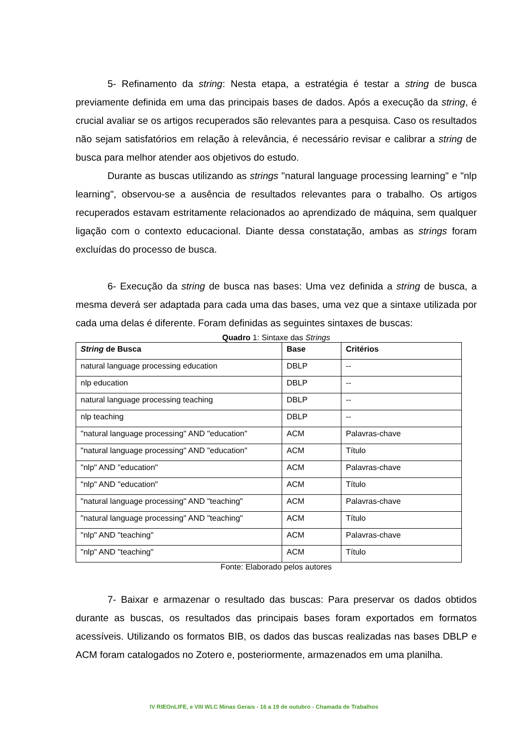5- Refinamento da string: Nesta etapa, a estratégia é testar a string de busca previamente definida em uma das principais bases de dados. Após a execução da string, é crucial avaliar se os artigos recuperados são relevantes para a pesquisa. Caso os resultados não sejam satisfatórios em relação à relevância, é necessário revisar e calibrar a string de busca para melhor atender aos objetivos do estudo.
Durante as buscas utilizando as strings "natural language processing learning" e "nlp learning", observou-se a ausência de resultados relevantes para o trabalho. Os artigos recuperados estavam estritamente relacionados ao aprendizado de máquina, sem qualquer ligação com o contexto educacional. Diante dessa constatação, ambas as strings foram excluídas do processo de busca.
6- Execução da string de busca nas bases: Uma vez definida a string de busca, a mesma deverá ser adaptada para cada uma das bases, uma vez que a sintaxe utilizada por cada uma delas é diferente. Foram definidas as seguintes sintaxes de buscas:
Quadro 1: Sintaxe das Strings
| String de Busca | Base | Critérios |
| --- | --- | --- |
| natural language processing education | DBLP | -- |
| nlp education | DBLP | -- |
| natural language processing teaching | DBLP | -- |
| nlp teaching | DBLP | -- |
| "natural language processing" AND "education" | ACM | Palavras-chave |
| "natural language processing" AND "education" | ACM | Título |
| "nlp" AND "education" | ACM | Palavras-chave |
| "nlp" AND "education" | ACM | Título |
| "natural language processing" AND "teaching" | ACM | Palavras-chave |
| "natural language processing" AND "teaching" | ACM | Título |
| "nlp" AND "teaching" | ACM | Palavras-chave |
| "nlp" AND "teaching" | ACM | Título |
Fonte: Elaborado pelos autores
7- Baixar e armazenar o resultado das buscas: Para preservar os dados obtidos durante as buscas, os resultados das principais bases foram exportados em formatos acessíveis. Utilizando os formatos BIB, os dados das buscas realizadas nas bases DBLP e ACM foram catalogados no Zotero e, posteriormente, armazenados em uma planilha.
IV RIEOnLIFE, e VIII WLC Minas Gerais - 16 a 19 de outubro - Chamada de Trabalhos